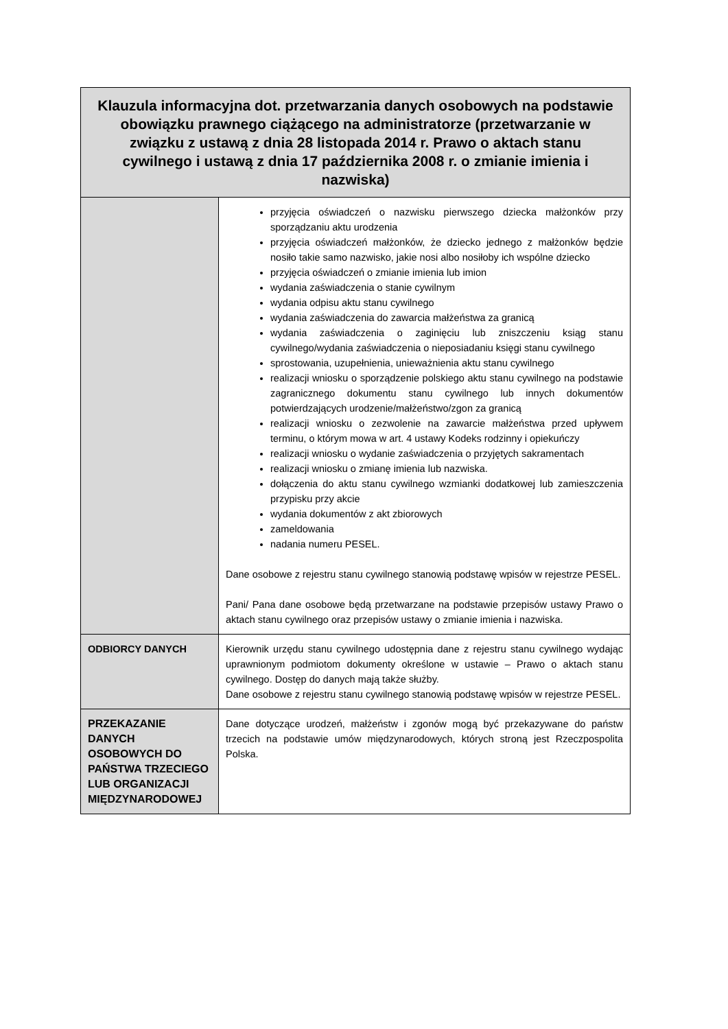| Klauzula informacyjna dot. przetwarzania danych osobowych na podstawie obowiązku prawnego ciążącego na administratorze (przetwarzanie w związku z ustawą z dnia 28 listopada 2014 r. Prawo o aktach stanu cywilnego i ustawą z dnia 17 października 2008 r. o zmianie imienia i nazwiska) | |
| --- | --- |
| | przyjęcia oświadczeń o nazwisku pierwszego dziecka małżonków przy sporządzaniu aktu urodzenia przyjęcia oświadczeń małżonków, że dziecko jednego z małżonków będzie nosiło takie samo nazwisko, jakie nosi albo nosiłoby ich wspólne dziecko przyjęcia oświadczeń o zmianie imienia lub imion wydania zaświadczenia o stanie cywilnym wydania odpisu aktu stanu cywilnego wydania zaświadczenia do zawarcia małżeństwa za granicą wydania zaświadczenia o zaginięciu lub zniszczeniu ksiąg stanu cywilnego/wydania zaświadczenia o nieposiadaniu księgi stanu cywilnego sprostowania, uzupełnienia, unieważnienia aktu stanu cywilnego realizacji wniosku o sporządzenie polskiego aktu stanu cywilnego na podstawie zagranicznego dokumentu stanu cywilnego lub innych dokumentów potwierdzających urodzenie/małżeństwo/zgon za granicą realizacji wniosku o zezwolenie na zawarcie małżeństwa przed upływem terminu, o którym mowa w art. 4 ustawy Kodeks rodzinny i opiekuńczy realizacji wniosku o wydanie zaświadczenia o przyjętych sakramentach realizacji wniosku o zmianę imienia lub nazwiska. dołączenia do aktu stanu cywilnego wzmianki dodatkowej lub zamieszczenia przypisku przy akcie wydania dokumentów z akt zbiorowych zameldowania nadania numeru PESEL. Dane osobowe z rejestru stanu cywilnego stanowią podstawę wpisów w rejestrze PESEL. Pani/ Pana dane osobowe będą przetwarzane na podstawie przepisów ustawy Prawo o aktach stanu cywilnego oraz przepisów ustawy o zmianie imienia i nazwiska. |
| ODBIORCY DANYCH | Kierownik urzędu stanu cywilnego udostępnia dane z rejestru stanu cywilnego wydając uprawnionym podmiotom dokumenty określone w ustawie – Prawo o aktach stanu cywilnego. Dostęp do danych mają także służby. Dane osobowe z rejestru stanu cywilnego stanowią podstawę wpisów w rejestrze PESEL. |
| PRZEKAZANIE DANYCH OSOBOWYCH DO PAŃSTWA TRZECIEGO LUB ORGANIZACJI MIĘDZYNARODOWEJ | Dane dotyczące urodzeń, małżeństw i zgonów mogą być przekazywane do państw trzecich na podstawie umów międzynarodowych, których stroną jest Rzeczpospolita Polska. |